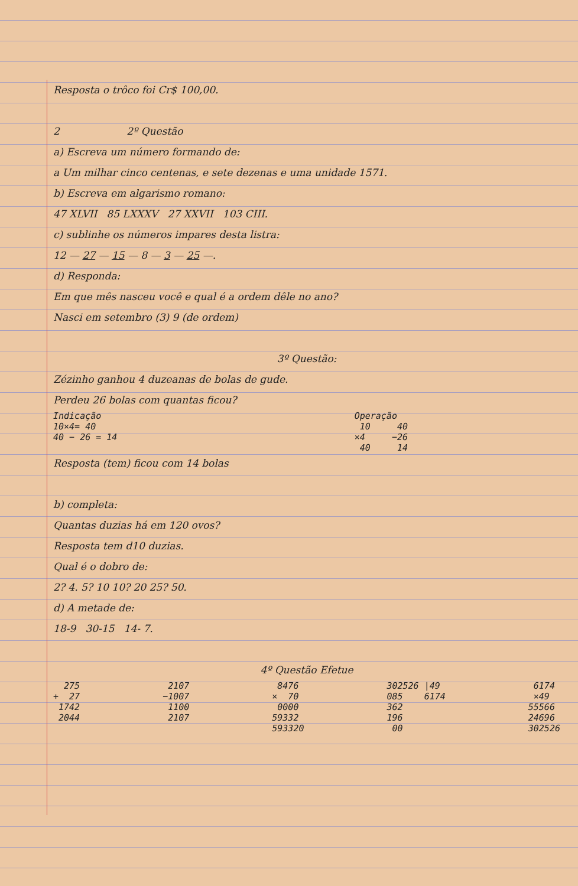Resposta o trôco foi Cr$ 100,00.
2 2º Questão
a) Escreva um número formando de:
a Um milhar cinco centenas, e sete dezenas e uma unidade 1571.
b) Escreva em algarismo romano:
47 XLVII 85 LXXXV 27 XXVII 103 CIII.
c) sublinhe os números impares desta listra:
12 — 27 — 15 — 8 — 3 — 25 —.
d) Responda:
Em que mês nasceu você e qual é a ordem dêle no ano?
Nasci em setembro (3) 9 (de ordem)
3º Questão:
Zézinho ganhou 4 duzeanas de bolas de gude.
Perdeu 26 bolas com quantas ficou?
Indicação
10×4= 40
40 − 26 = 14
Operação
 10     40
×4     −26
 40     14
Resposta (tem) ficou com 14 bolas
b) completa:
Quantas duzias há em 120 ovos?
Resposta tem d10 duzias.
Qual é o dobro de:
2? 4. 5? 10 10? 20 25? 50.
d) A metade de:
18-9 30-15 14- 7.
4º Questão Efetue
  275
+  27
 1742
 2044
 2107
−1007
 1100
 2107
 8476
×  70
 0000
59332
593320
302526 |49
085    6174
362
196
 00
 6174
 ×49
55566
24696
302526